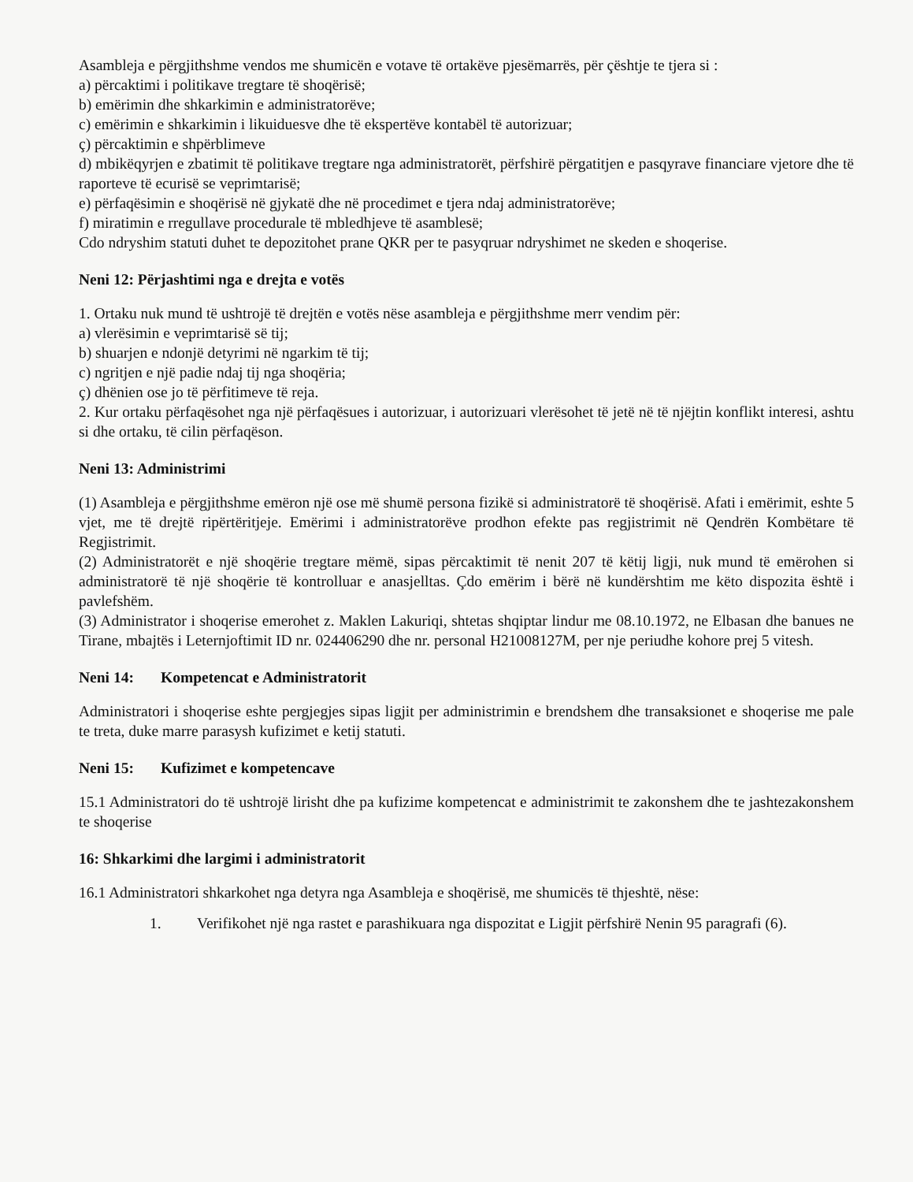Asambleja e përgjithshme vendos me shumicën e votave të ortakëve pjesëmarrës, për çështje te tjera si :
a) përcaktimi i politikave tregtare të shoqërisë;
b) emërimin dhe shkarkimin e administratorëve;
c) emërimin e shkarkimin i likuiduesve dhe të ekspertëve kontabël të autorizuar;
ç) përcaktimin e shpërblimeve
d) mbikëqyrjen e zbatimit të politikave tregtare nga administratorët, përfshirë përgatitjen e pasqyrave financiare vjetore dhe të raporteve të ecurisë se veprimtarisë;
e) përfaqësimin e shoqërisë në gjykatë dhe në procedimet e tjera ndaj administratorëve;
f) miratimin e rregullave procedurale të mbledhjeve të asamblesë;
Cdo ndryshim statuti duhet te depozitohet prane QKR per te pasyqruar ndryshimet ne skeden e shoqerise.
Neni 12: Përjashtimi nga e drejta e votës
1. Ortaku nuk mund të ushtrojë të drejtën e votës nëse asambleja e përgjithshme merr vendim për:
a) vlerësimin e veprimtarisë së tij;
b) shuarjen e ndonjë detyrimi në ngarkim të tij;
c) ngritjen e një padie ndaj tij nga shoqëria;
ç) dhënien ose jo të përfitimeve të reja.
2. Kur ortaku përfaqësohet nga një përfaqësues i autorizuar, i autorizuari vlerësohet të jetë në të njëjtin konflikt interesi, ashtu si dhe ortaku, të cilin përfaqëson.
Neni 13: Administrimi
(1) Asambleja e përgjithshme emëron një ose më shumë persona fizikë si administratorë të shoqërisë. Afati i emërimit, eshte 5 vjet, me të drejtë ripërtëritjeje. Emërimi i administratorëve prodhon efekte pas regjistrimit në Qendrën Kombëtare të Regjistrimit.
(2) Administratorët e një shoqërie tregtare mëmë, sipas përcaktimit të nenit 207 të këtij ligji, nuk mund të emërohen si administratorë të një shoqërie të kontrolluar e anasjelltas. Çdo emërim i bërë në kundërshtim me këto dispozita është i pavlefshëm.
(3) Administrator i shoqerise emerohet z. Maklen Lakuriqi, shtetas shqiptar lindur me 08.10.1972, ne Elbasan dhe banues ne Tirane, mbajtës i Leternjoftimit ID nr. 024406290 dhe nr. personal H21008127M, per nje periudhe kohore prej 5 vitesh.
Neni 14: Kompetencat e Administratorit
Administratori i shoqerise eshte pergjegjes sipas ligjit per administrimin e brendshem dhe transaksionet e shoqerise me pale te treta, duke marre parasysh kufizimet e ketij statuti.
Neni 15: Kufizimet e kompetencave
15.1 Administratori do të ushtrojë lirisht dhe pa kufizime kompetencat e administrimit te zakonshem dhe te jashtezakonshem te shoqerise
16: Shkarkimi dhe largimi i administratorit
16.1 Administratori shkarkohet nga detyra nga Asambleja e shoqërisë, me shumicës të thjeshtë, nëse:
1. Verifikohet një nga rastet e parashikuara nga dispozitat e Ligjit përfshirë Nenin 95 paragrafi (6).